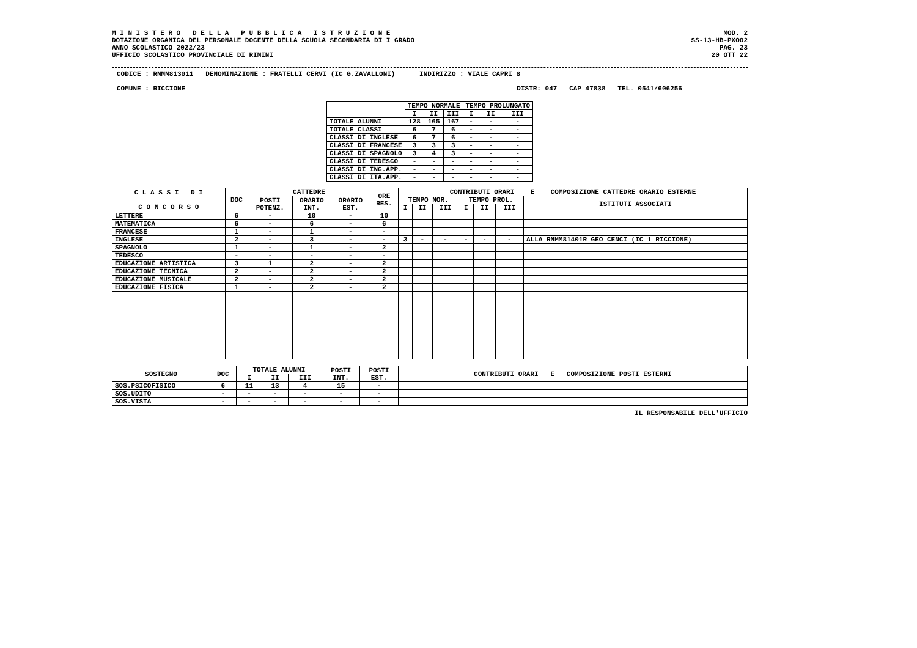M I N I S T E R O D E L L A P U B B L I C A I S T R U Z I O N E
DOTAZIONE ORGANICA DEL PERSONALE DOCENTE DELLA SCUOLA SECONDARIA DI I GRADO
ANNO SCOLASTICO 2022/23
UFFICIO SCOLASTICO PROVINCIALE DI RIMINI
MOD. 2
SS-13-HB-PXO02
PAG. 23
20 OTT 22
CODICE : RNMM813011 DENOMINAZIONE : FRATELLI CERVI (IC G.ZAVALLONI) INDIRIZZO : VIALE CAPRI 8
COMUNE : RICCIONE DISTR: 047 CAP 47838 TEL. 0541/606256
| | TEMPO NORMALE | | | TEMPO PROLUNGATO | | |
| --- | --- | --- | --- | --- | --- | --- |
| | I | II | III | I | II | III |
| TOTALE ALUNNI | 128 | 165 | 167 | - | - | - |
| TOTALE CLASSI | 6 | 7 | 6 | - | - | - |
| CLASSI DI INGLESE | 6 | 7 | 6 | - | - | - |
| CLASSI DI FRANCESE | 3 | 3 | 3 | - | - | - |
| CLASSI DI SPAGNOLO | 3 | 4 | 3 | - | - | - |
| CLASSI DI TEDESCO | - | - | - | - | - | - |
| CLASSI DI ING.APP. | - | - | - | - | - | - |
| CLASSI DI ITA.APP. | - | - | - | - | - | - |
| C L A S S I D I C O N C O R S O | DOC | CATTEDRE | | | ORE RES. | CONTRIBUTI ORARI E COMPOSIZIONE CATTEDRE ORARIO ESTERNE | | | | | | |
| --- | --- | --- | --- | --- | --- | --- | --- | --- | --- | --- | --- | --- |
| | | POSTI POTENZ. | ORARIO INT. | ORARIO EST. | | TEMPO NOR. | | | TEMPO PROL. | | | ISTITUTI ASSOCIATI |
| | | | | | | I | II | III | I | II | III | |
| LETTERE | 6 | - | 10 | - | 10 | | | | | | | |
| MATEMATICA | 6 | - | 6 | - | 6 | | | | | | | |
| FRANCESE | 1 | - | 1 | - | - | | | | | | | |
| INGLESE | 2 | - | 3 | - | - | 3 | - | - | - | - | - | ALLA RNMM81401R GEO CENCI (IC 1 RICCIONE) |
| SPAGNOLO | 1 | - | 1 | - | 2 | | | | | | | |
| TEDESCO | - | - | - | - | - | | | | | | | |
| EDUCAZIONE ARTISTICA | 3 | 1 | 2 | - | 2 | | | | | | | |
| EDUCAZIONE TECNICA | 2 | - | 2 | - | 2 | | | | | | | |
| EDUCAZIONE MUSICALE | 2 | - | 2 | - | 2 | | | | | | | |
| EDUCAZIONE FISICA | 1 | - | 2 | - | 2 | | | | | | | |
| SOSTEGNO | DOC | TOTALE ALUNNI | | | POSTI INT. | POSTI EST. | CONTRIBUTI ORARI E COMPOSIZIONE POSTI ESTERNI |
| --- | --- | --- | --- | --- | --- | --- | --- |
| | | I | II | III | | | |
| SOS.PSICOFISICO | 6 | 11 | 13 | 4 | 15 | - | |
| SOS.UDITO | - | - | - | - | - | - | |
| SOS.VISTA | - | - | - | - | - | - | |
IL RESPONSABILE DELL'UFFICIO